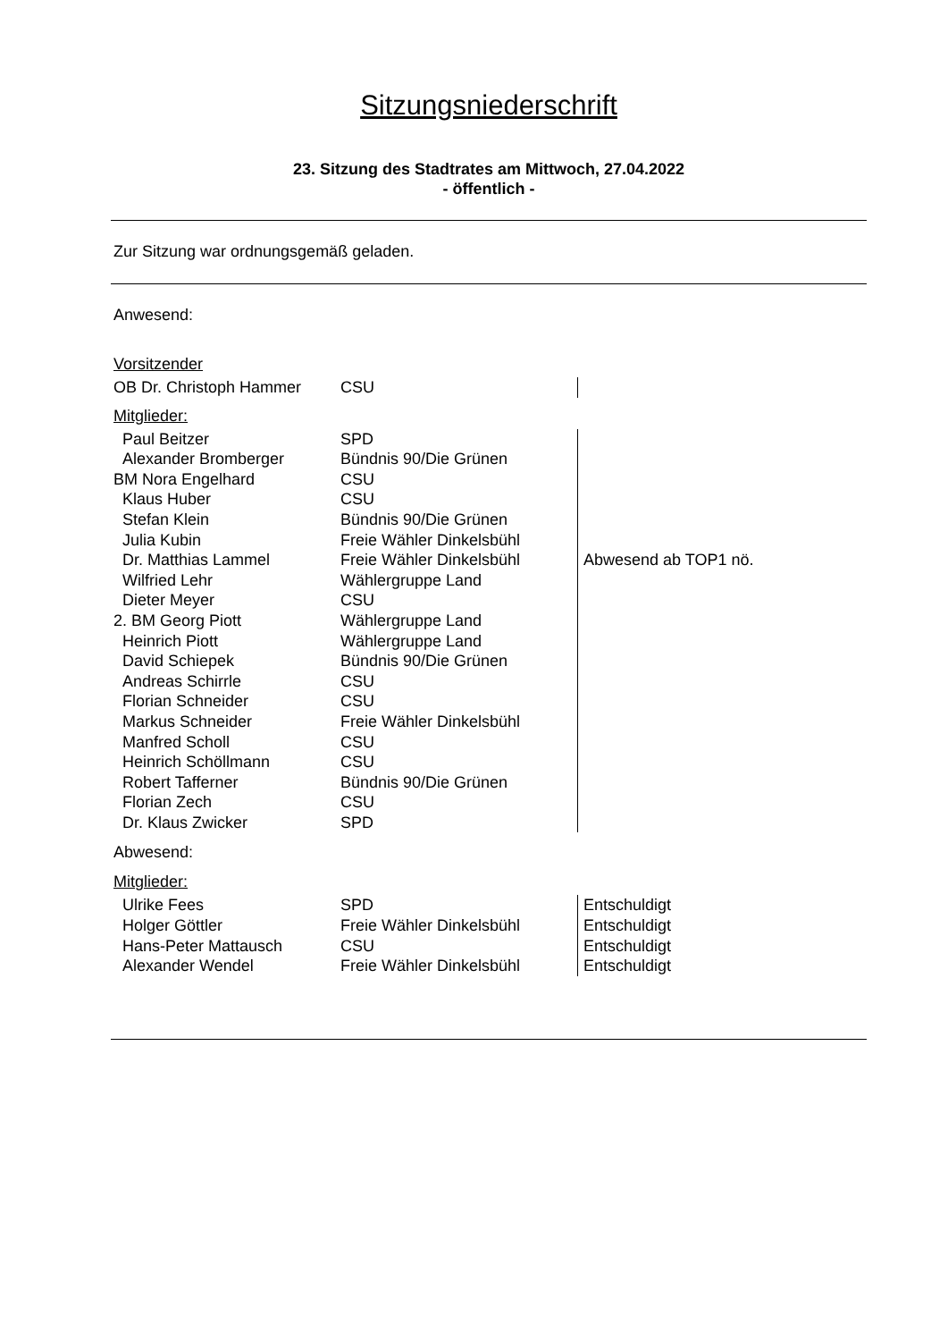Sitzungsniederschrift
23. Sitzung des Stadtrates am Mittwoch, 27.04.2022
- öffentlich -
Zur Sitzung war ordnungsgemäß geladen.
Anwesend:
Vorsitzender
| OB Dr. Christoph Hammer | CSU | |
Mitglieder:
| Paul Beitzer | SPD | |
| Alexander Bromberger | Bündnis 90/Die Grünen | |
| BM Nora Engelhard | CSU | |
| Klaus Huber | CSU | |
| Stefan Klein | Bündnis 90/Die Grünen | |
| Julia Kubin | Freie Wähler Dinkelsbühl | |
| Dr. Matthias Lammel | Freie Wähler Dinkelsbühl | Abwesend ab TOP1 nö. |
| Wilfried Lehr | Wählergruppe Land | |
| Dieter Meyer | CSU | |
| 2. BM Georg Piott | Wählergruppe Land | |
| Heinrich Piott | Wählergruppe Land | |
| David Schiepek | Bündnis 90/Die Grünen | |
| Andreas Schirrle | CSU | |
| Florian Schneider | CSU | |
| Markus Schneider | Freie Wähler Dinkelsbühl | |
| Manfred Scholl | CSU | |
| Heinrich Schöllmann | CSU | |
| Robert Tafferner | Bündnis 90/Die Grünen | |
| Florian Zech | CSU | |
| Dr. Klaus Zwicker | SPD | |
Abwesend:
Mitglieder:
| Ulrike Fees | SPD | Entschuldigt |
| Holger Göttler | Freie Wähler Dinkelsbühl | Entschuldigt |
| Hans-Peter Mattausch | CSU | Entschuldigt |
| Alexander Wendel | Freie Wähler Dinkelsbühl | Entschuldigt |